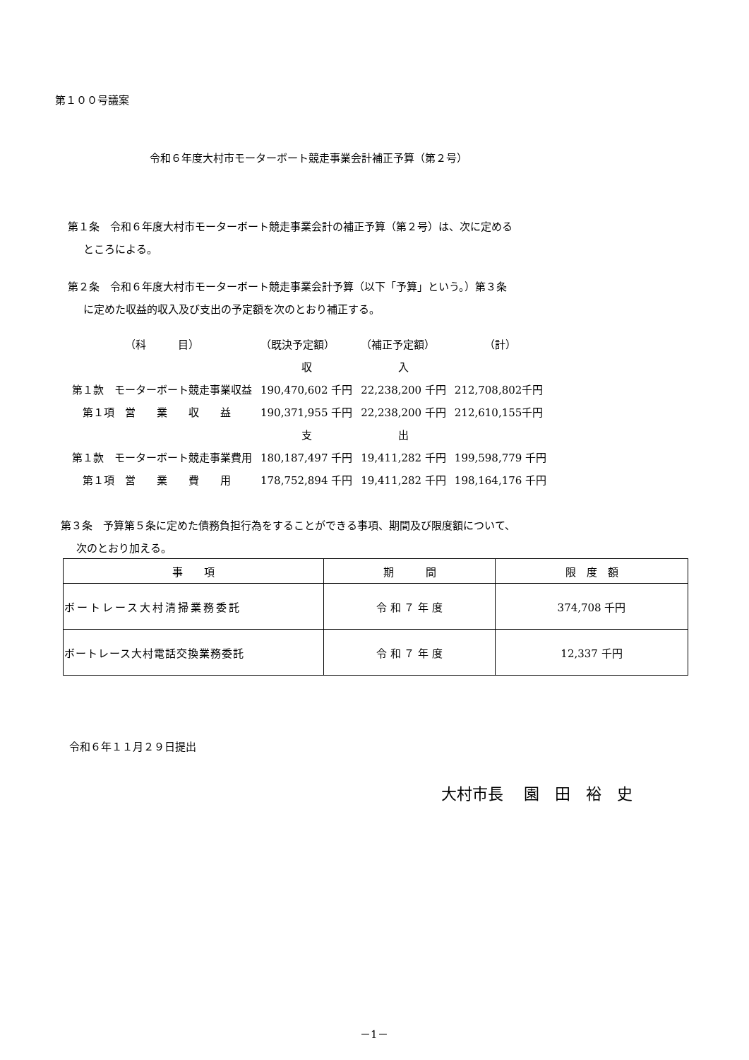第１００号議案
令和６年度大村市モーターボート競走事業会計補正予算（第２号）
第１条　令和６年度大村市モーターボート競走事業会計の補正予算（第２号）は、次に定める
ところによる。
第２条　令和６年度大村市モーターボート競走事業会計予算（以下「予算」という。）第３条
に定めた収益的収入及び支出の予定額を次のとおり補正する。
| （科 目） | （既決予定額） | （補正予定額） | （計） |
| | 収 | 入 | |
| 第１款 モーターボート競走事業収益 | 190,470,602 千円 | 22,238,200 千円 | 212,708,802千円 |
| 第１項 営 業 収 益 | 190,371,955 千円 | 22,238,200 千円 | 212,610,155千円 |
| | 支 | 出 | |
| 第１款 モーターボート競走事業費用 | 180,187,497 千円 | 19,411,282 千円 | 199,598,779 千円 |
| 第１項 営 業 費 用 | 178,752,894 千円 | 19,411,282 千円 | 198,164,176 千円 |
第３条　予算第５条に定めた債務負担行為をすることができる事項、期間及び限度額について、
次のとおり加える。
| 事 項 | 期 間 | 限 度 額 |
| --- | --- | --- |
| ボートレース大村清掃業務委託 | 令 和 ７ 年 度 | 374,708 千円 |
| ボートレース大村電話交換業務委託 | 令 和 ７ 年 度 | 12,337 千円 |
令和６年１１月２９日提出
大村市長　 園　田　裕　史
－1－